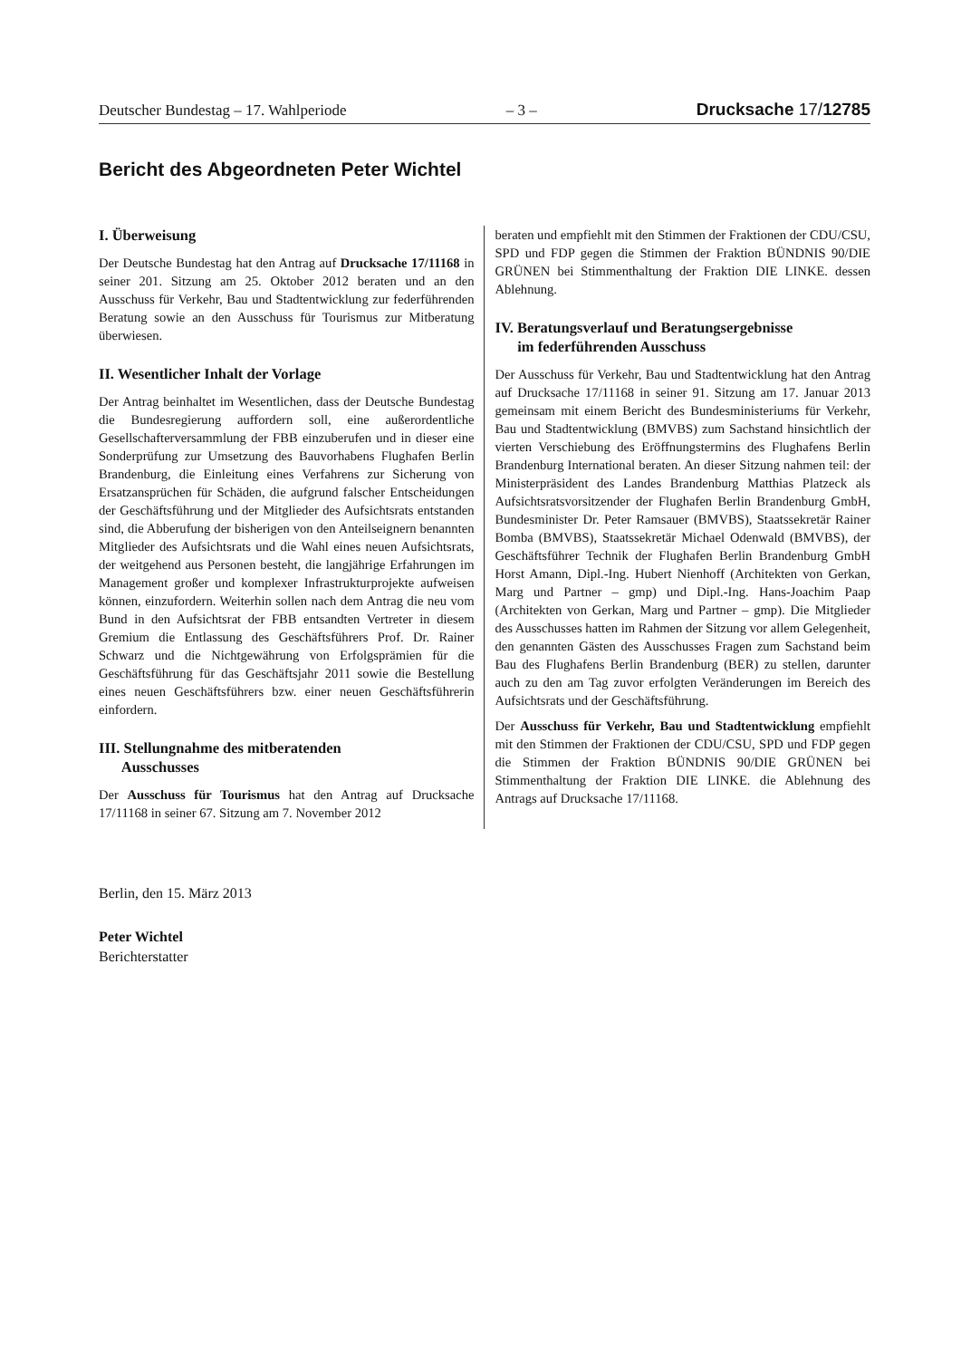Deutscher Bundestag – 17. Wahlperiode – 3 – Drucksache 17/12785
Bericht des Abgeordneten Peter Wichtel
I. Überweisung
Der Deutsche Bundestag hat den Antrag auf Drucksache 17/11168 in seiner 201. Sitzung am 25. Oktober 2012 beraten und an den Ausschuss für Verkehr, Bau und Stadtentwicklung zur federführenden Beratung sowie an den Ausschuss für Tourismus zur Mitberatung überwiesen.
II. Wesentlicher Inhalt der Vorlage
Der Antrag beinhaltet im Wesentlichen, dass der Deutsche Bundestag die Bundesregierung auffordern soll, eine außerordentliche Gesellschafterversammlung der FBB einzuberufen und in dieser eine Sonderprüfung zur Umsetzung des Bauvorhabens Flughafen Berlin Brandenburg, die Einleitung eines Verfahrens zur Sicherung von Ersatzansprüchen für Schäden, die aufgrund falscher Entscheidungen der Geschäftsführung und der Mitglieder des Aufsichtsrats entstanden sind, die Abberufung der bisherigen von den Anteilseignern benannten Mitglieder des Aufsichtsrats und die Wahl eines neuen Aufsichtsrats, der weitgehend aus Personen besteht, die langjährige Erfahrungen im Management großer und komplexer Infrastrukturprojekte aufweisen können, einzufordern. Weiterhin sollen nach dem Antrag die neu vom Bund in den Aufsichtsrat der FBB entsandten Vertreter in diesem Gremium die Entlassung des Geschäftsführers Prof. Dr. Rainer Schwarz und die Nichtgewährung von Erfolgsprämien für die Geschäftsführung für das Geschäftsjahr 2011 sowie die Bestellung eines neuen Geschäftsführers bzw. einer neuen Geschäftsführerin einfordern.
III. Stellungnahme des mitberatenden
Ausschusses
Der Ausschuss für Tourismus hat den Antrag auf Drucksache 17/11168 in seiner 67. Sitzung am 7. November 2012
beraten und empfiehlt mit den Stimmen der Fraktionen der CDU/CSU, SPD und FDP gegen die Stimmen der Fraktion BÜNDNIS 90/DIE GRÜNEN bei Stimmenthaltung der Fraktion DIE LINKE. dessen Ablehnung.
IV. Beratungsverlauf und Beratungsergebnisse
im federführenden Ausschuss
Der Ausschuss für Verkehr, Bau und Stadtentwicklung hat den Antrag auf Drucksache 17/11168 in seiner 91. Sitzung am 17. Januar 2013 gemeinsam mit einem Bericht des Bundesministeriums für Verkehr, Bau und Stadtentwicklung (BMVBS) zum Sachstand hinsichtlich der vierten Verschiebung des Eröffnungstermins des Flughafens Berlin Brandenburg International beraten. An dieser Sitzung nahmen teil: der Ministerpräsident des Landes Brandenburg Matthias Platzeck als Aufsichtsratsvorsitzender der Flughafen Berlin Brandenburg GmbH, Bundesminister Dr. Peter Ramsauer (BMVBS), Staatssekretär Rainer Bomba (BMVBS), Staatssekretär Michael Odenwald (BMVBS), der Geschäftsführer Technik der Flughafen Berlin Brandenburg GmbH Horst Amann, Dipl.-Ing. Hubert Nienhoff (Architekten von Gerkan, Marg und Partner – gmp) und Dipl.-Ing. Hans-Joachim Paap (Architekten von Gerkan, Marg und Partner – gmp). Die Mitglieder des Ausschusses hatten im Rahmen der Sitzung vor allem Gelegenheit, den genannten Gästen des Ausschusses Fragen zum Sachstand beim Bau des Flughafens Berlin Brandenburg (BER) zu stellen, darunter auch zu den am Tag zuvor erfolgten Veränderungen im Bereich des Aufsichtsrats und der Geschäftsführung.
Der Ausschuss für Verkehr, Bau und Stadtentwicklung empfiehlt mit den Stimmen der Fraktionen der CDU/CSU, SPD und FDP gegen die Stimmen der Fraktion BÜNDNIS 90/DIE GRÜNEN bei Stimmenthaltung der Fraktion DIE LINKE. die Ablehnung des Antrags auf Drucksache 17/11168.
Berlin, den 15. März 2013
Peter Wichtel
Berichterstatter